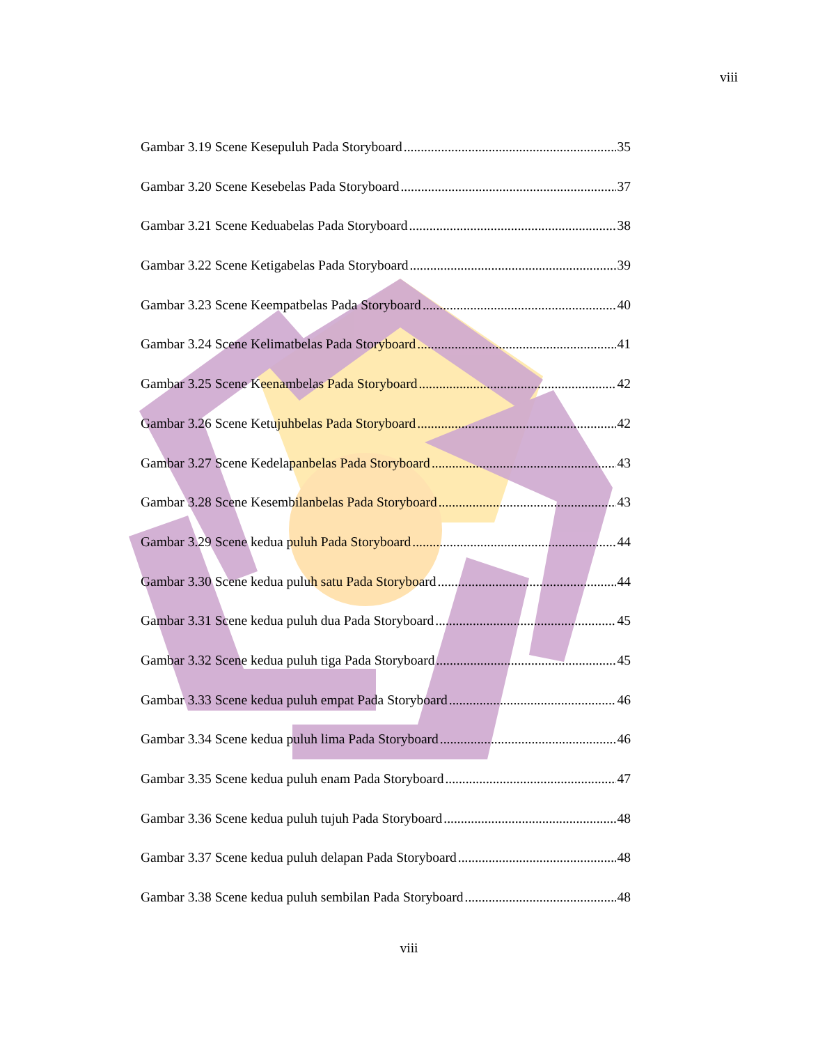viii
Gambar 3.19 Scene Kesepuluh Pada Storyboard 35
Gambar 3.20 Scene Kesebelas Pada Storyboard 37
Gambar 3.21 Scene Keduabelas Pada Storyboard 38
Gambar 3.22 Scene Ketigabelas Pada Storyboard 39
Gambar 3.23 Scene Keempatbelas Pada Storyboard 40
Gambar 3.24 Scene Kelimatbelas Pada Storyboard 41
Gambar 3.25 Scene Keenambelas Pada Storyboard 42
Gambar 3.26 Scene Ketujuhbelas Pada Storyboard 42
Gambar 3.27 Scene Kedelapanbelas Pada Storyboard 43
Gambar 3.28 Scene Kesembilanbelas Pada Storyboard 43
Gambar 3.29 Scene kedua puluh Pada Storyboard 44
Gambar 3.30 Scene kedua puluh satu Pada Storyboard 44
Gambar 3.31 Scene kedua puluh dua Pada Storyboard 45
Gambar 3.32 Scene kedua puluh tiga Pada Storyboard 45
Gambar 3.33 Scene kedua puluh empat Pada Storyboard 46
Gambar 3.34 Scene kedua puluh lima Pada Storyboard 46
Gambar 3.35 Scene kedua puluh enam Pada Storyboard 47
Gambar 3.36 Scene kedua puluh tujuh Pada Storyboard 48
Gambar 3.37 Scene kedua puluh delapan Pada Storyboard 48
Gambar 3.38 Scene kedua puluh sembilan Pada Storyboard 48
viii